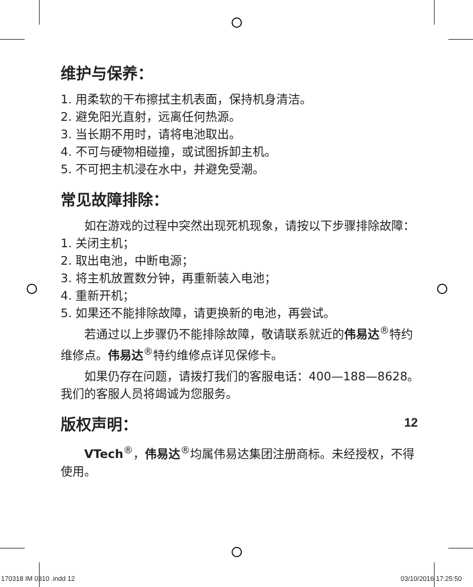维护与保养：
1. 用柔软的干布擦拭主机表面，保持机身清洁。
2. 避免阳光直射，远离任何热源。
3. 当长期不用时，请将电池取出。
4. 不可与硬物相碰撞，或试图拆卸主机。
5. 不可把主机浸在水中，并避免受潮。
常见故障排除：
如在游戏的过程中突然出现死机现象，请按以下步骤排除故障：
1. 关闭主机；
2. 取出电池，中断电源；
3. 将主机放置数分钟，再重新装入电池；
4. 重新开机；
5. 如果还不能排除故障，请更换新的电池，再尝试。
若通过以上步骤仍不能排除故障，敬请联系就近的伟易达<sup>®</sup>特约维修点。伟易达<sup>®</sup>特约维修点详见保修卡。
如果仍存在问题，请拨打我们的客服电话：400—188—8628。我们的客服人员将竭诚为您服务。
版权声明：
VTech<sup>®</sup>，伟易达<sup>®</sup>均属伟易达集团注册商标。未经授权，不得使用。
12
170318 IM 0310 .indd 12 03/10/2016 17:25:50